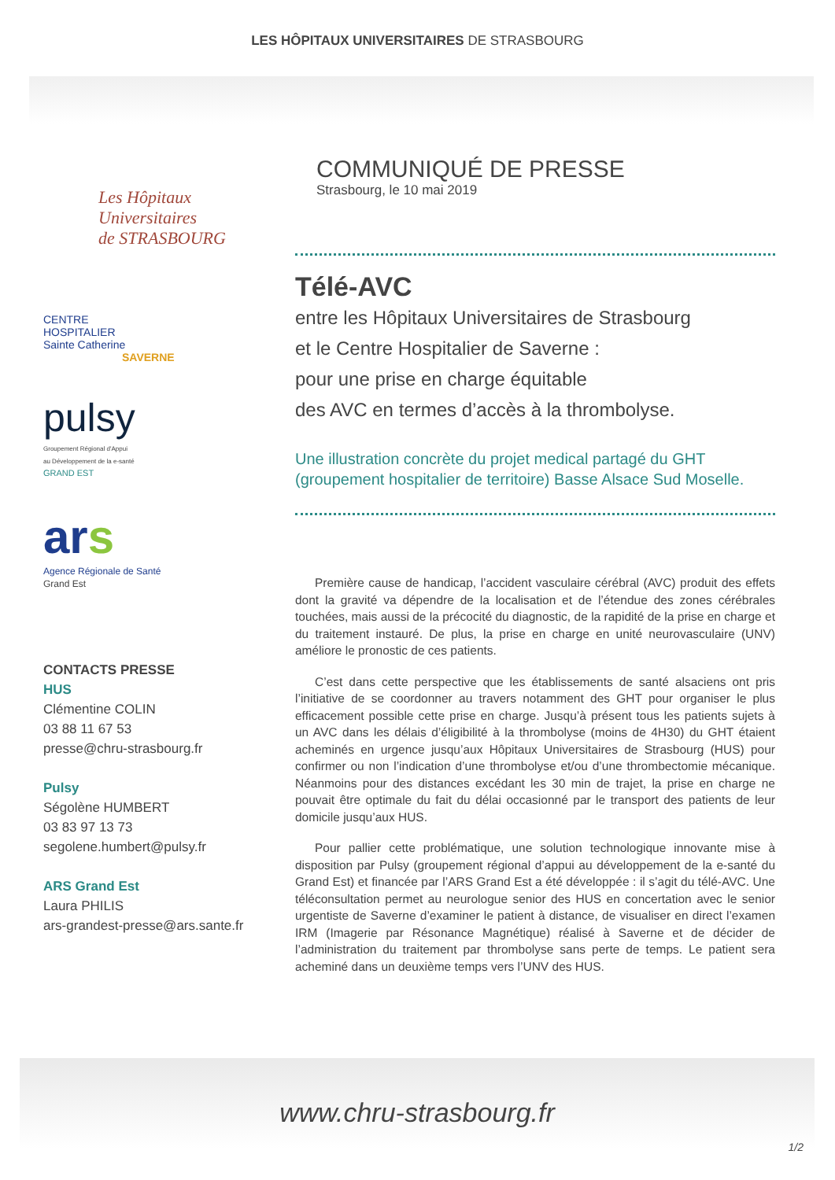LES HÔPITAUX UNIVERSITAIRES DE STRASBOURG
Les Hôpitaux
Universitaires
de STRASBOURG
CENTRE
HOSPITALIER
Sainte Catherine
SAVERNE
pulsy
Groupement Régional d'Appui
au Développement de la e-santé
GRAND EST
ars
Agence Régionale de Santé
Grand Est
CONTACTS PRESSE
HUS
Clémentine COLIN
03 88 11 67 53
presse@chru-strasbourg.fr
Pulsy
Ségolène HUMBERT
03 83 97 13 73
segolene.humbert@pulsy.fr
ARS Grand Est
Laura PHILIS
ars-grandest-presse@ars.sante.fr
COMMUNIQUÉ DE PRESSE
Strasbourg, le 10 mai 2019
Télé-AVC
entre les Hôpitaux Universitaires de Strasbourg
et le Centre Hospitalier de Saverne :
pour une prise en charge équitable
des AVC en termes d’accès à la thrombolyse.
Une illustration concrète du projet medical partagé du GHT
(groupement hospitalier de territoire) Basse Alsace Sud Moselle.
Première cause de handicap, l’accident vasculaire cérébral (AVC) produit des effets dont la gravité va dépendre de la localisation et de l’étendue des zones cérébrales touchées, mais aussi de la précocité du diagnostic, de la rapidité de la prise en charge et du traitement instauré. De plus, la prise en charge en unité neurovasculaire (UNV) améliore le pronostic de ces patients.
C’est dans cette perspective que les établissements de santé alsaciens ont pris l’initiative de se coordonner au travers notamment des GHT pour organiser le plus efficacement possible cette prise en charge. Jusqu’à présent tous les patients sujets à un AVC dans les délais d’éligibilité à la thrombolyse (moins de 4H30) du GHT étaient acheminés en urgence jusqu’aux Hôpitaux Universitaires de Strasbourg (HUS) pour confirmer ou non l’indication d’une thrombolyse et/ou d’une thrombectomie mécanique. Néanmoins pour des distances excédant les 30 min de trajet, la prise en charge ne pouvait être optimale du fait du délai occasionné par le transport des patients de leur domicile jusqu’aux HUS.
Pour pallier cette problématique, une solution technologique innovante mise à disposition par Pulsy (groupement régional d’appui au développement de la e-santé du Grand Est) et financée par l’ARS Grand Est a été développée : il s’agit du télé-AVC. Une téléconsultation permet au neurologue senior des HUS en concertation avec le senior urgentiste de Saverne d’examiner le patient à distance, de visualiser en direct l’examen IRM (Imagerie par Résonance Magnétique) réalisé à Saverne et de décider de l’administration du traitement par thrombolyse sans perte de temps. Le patient sera acheminé dans un deuxième temps vers l’UNV des HUS.
www.chru-strasbourg.fr
1/2